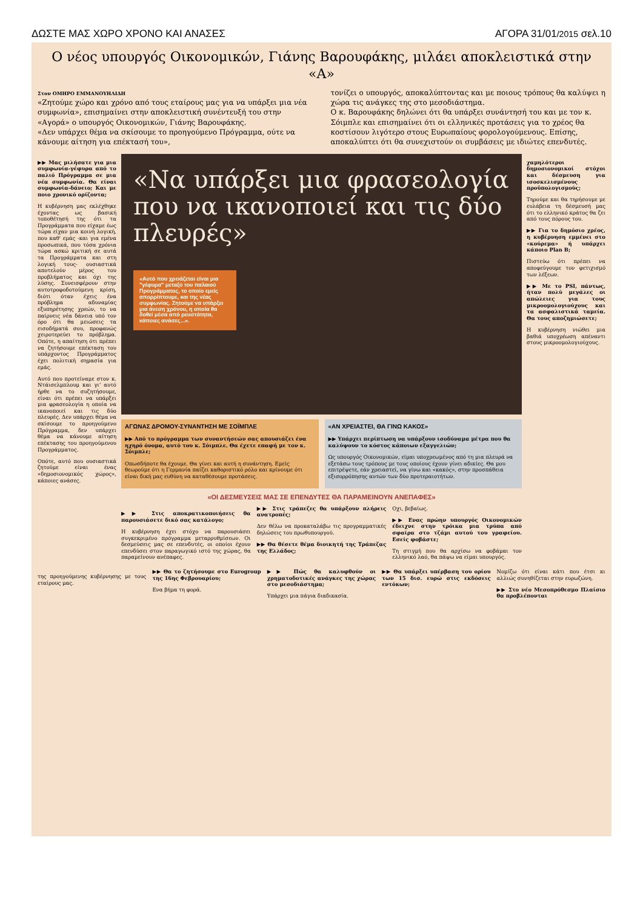ΔΩΣΤΕ ΜΑΣ ΧΩΡΟ ΧΡΟΝΟ ΚΑΙ ΑΝΑΣΕΣ ΑΓΟΡΑ 31/01/2015 σελ.10
Ο νέος υπουργός Οικονομικών, Γιάνης Βαρουφάκης, μιλάει αποκλειστικά στην «Α»
Στον ΟΜΗΡΟ ΕΜΜΑΝΟΥΗΛΙΔΗ
«Ζητούμε χώρο και χρόνο από τους εταίρους μας για να υπάρξει μια νέα συμφωνία», επισημαίνει στην αποκλειστική συνέντευξή του στην «Αγορά» ο υπουργός Οικονομικών, Γιάνης Βαρουφάκης.
«Δεν υπάρχει θέμα να σκίσουμε το προηγούμενο Πρόγραμμα, ούτε να κάνουμε αίτηση για επέκτασή του»,
τονίζει ο υπουργός, αποκαλύπτοντας και με ποιους τρόπους θα καλύψει η χώρα τις ανάγκες της στο μεσοδιάστημα.
Ο κ. Βαρουφάκης δηλώνει ότι θα υπάρξει συνάντησή του και με τον κ. Σόιμπλε και επισημαίνει ότι οι ελληνικές προτάσεις για το χρέος θα κοστίσουν λιγότερο στους Ευρωπαίους φορολογούμενους. Επίσης, αποκαλύπτει ότι θα συνεχιστούν οι συμβάσεις με ιδιώτες επενδυτές.
▶▶ Μας μιλήσατε για μια συμφωνία-γέφυρα από το παλιό Πρόγραμμα σε μια νέα συμφωνία. Θα είναι συμφωνία-δάνειο; Και με ποιο χρονικό ορίζοντα;
Η κυβέρνηση μας εκλέχθηκε έχοντας ως βασική τοποθέτησή της ότι τα Προγράμματα που είχαμε έως τώρα είχαν μια κοινή λογική, που καθ' εμάς -και για εμένα προσωπικά, που τόσα χρόνια τώρα ασκώ κριτική σε αυτά τα Προγράμματα και στη λογική τους- ουσιαστικά αποτελούν μέρος του προβλήματος και όχι της λύσης. Συνεισφέρουν στην αυτοτροφοδοτούμενη κρίση, διότι όταν έχεις ένα πρόβλημα αδυναμίας εξυπηρέτησης χρεών, το να παίρνεις νέα δάνεια υπό τον όρο ότι θα μειώσεις τα εισοδήματά σου, προφανώς χειροτερεύει το πρόβλημα. Οπότε, η απαίτηση ότι πρέπει να ζητήσουμε επέκταση του υπάρχοντος Προγράμματος έχει πολιτική σημασία για εμάς.
Αυτό που προτείναμε στον κ. Ντάισελμπλουμ και γι' αυτό ήρθε να το συζητήσουμε, είναι ότι πρέπει να υπάρξει μια φρασεολογία η οποία να ικανοποιεί και τις δύο πλευρές. Δεν υπάρχει θέμα να σκίσουμε το προηγούμενο Πρόγραμμα, δεν υπάρχει θέμα να κάνουμε αίτηση επέκτασης του προηγούμενου Προγράμματος.
Οπότε, αυτό που ουσιαστικά ζητούμε είναι ένας «δημοσιονομικός χώρος», κάποιες ανάσες.
«Να υπάρξει μια φρασεολογία που να ικανοποιεί και τις δύο πλευρές»
«Αυτό που χρειάζεται είναι μια "γέφυρα" μεταξύ του παλαιού Προγράμματος, το οποίο εμείς απορρίπτουμε, και της νέας συμφωνίας. Ζητούμε να υπάρξει μια άνεση χρόνου, η οποία θα δοθεί μέσα από ρευστότητα, κάποιες ανάσες...».
ΑΓΩΝΑΣ ΔΡΟΜΟΥ-ΣΥΝΑΝΤΗΣΗ ΜΕ ΣΟΪΜΠΛΕ
▶▶ Από το πρόγραμμα των συναντήσεών σας απουσιάζει ένα ηχηρό όνομα, αυτό του κ. Σόιμπλε. Θα έχετε επαφή με τον κ. Σόιμπλε;
Οπωσδήποτε θα έχουμε. Θα γίνει και αυτή η συνάντηση. Εμείς θεωρούμε ότι η Γερμανία παίζει καθοριστικό ρόλο και κρίνουμε ότι είναι δική μας ευθύνη να καταθέσουμε προτάσεις.
«ΑΝ ΧΡΕΙΑΣΤΕΙ, ΘΑ ΓΙΝΩ ΚΑΚΟΣ»
▶▶ Υπάρχει περίπτωση να υπάρξουν ισοδύναμα μέτρα που θα καλύψουν το κόστος κάποιων εξαγγελιών;
Ως υπουργός Οικονομικών, είμαι υποχρεωμένος από τη μια πλευρά να εξετάσω τους τρόπους με τους οποίους έχουν γίνει αδικίες. Θα μου επιτρέψετε, εάν χρειαστεί, να γίνω και «κακός», στην προσπάθεια εξισορρόπησης αυτών των δύο προτεραιοτήτων.
«ΟΙ ΔΕΣΜΕΥΣΕΙΣ ΜΑΣ ΣΕ ΕΠΕΝΔΥΤΕΣ ΘΑ ΠΑΡΑΜΕΙΝΟΥΝ ΑΝΕΠΑΦΕΣ»
▶▶ Στις αποκρατικοποιήσεις θα παρουσιάσετε δικό σας κατάλογο;
Η κυβέρνηση έχει στόχο να παρουσιάσει συγκεκριμένο πρόγραμμα μεταρρυθμίσεων. Οι δεσμεύσεις μας σε επενδυτές, οι οποίοι έχουν επενδύσει στον παραγωγικό ιστό της χώρας, θα παραμείνουν ανέπαφες.
▶▶ Στις τράπεζες θα υπάρξουν πλήρεις ανατροπές;
Δεν θέλω να προκαταλάβω τις προγραμματικές δηλώσεις του πρωθυπουργού.
▶▶ Θα θέσετε θέμα διοικητή της Τράπεζας της Ελλάδος;
Οχι, βεβαίως.
▶▶ Ενας πρώην υπουργός Οικονομικών έδειχνε στην τρόικα μια τρύπα από σφαίρα στο τζάμι αυτού του γραφείου. Εσείς φοβάστε;
Τη στιγμή που θα αρχίσω να φοβάμαι τον ελληνικό λαό, θα πάψω να είμαι υπουργός.
χαμηλότεροι δημοσιονομικοί στόχοι και δέσμευση για ισοσκελισμένους προϋπολογισμούς;
Τηρούμε και θα τηρήσουμε με ευλάβεια τη δέσμευσή μας ότι το ελληνικό κράτος θα ζει από τους πόρους του.
▶▶ Για το δημόσιο χρέος, η κυβέρνηση εμμένει στο «κούρεμα» ή υπάρχει κάποιο Plan B;
Πιστεύω ότι πρέπει να αποφεύγουμε τον φετιχισμό των λέξεων.
▶▶ Με το PSI, πάντως, ήταν πολύ μεγάλες οι απώλειες για τους μικροομολογιούχους και τα ασφαλιστικά ταμεία. Θα τους αποζημιώσετε;
Η κυβέρνηση νιώθει μια βαθιά υποχρέωση απέναντι στους μικροομολογιούχους.
της προηγούμενης κυβέρνησης με τους εταίρους μας.
▶▶ Θα το ζητήσουμε στο Eurogroup της 16ης Φεβρουαρίου;
Ενα βήμα τη φορά.
▶▶ Πώς θα καλυφθούν οι χρηματοδοτικές ανάγκες της χώρας στο μεσοδιάστημα;
Υπάρχει μια πάγια διαδικασία.
▶▶ Θα υπάρξει υπέρβαση του ορίου των 15 δισ. ευρώ στις εκδόσεις εντόκων;
Νομίζω ότι είναι κάτι που έτσι κι αλλιώς συνηθίζεται στην ευρωζώνη.
▶▶ Στο νέο Μεσοπρόθεσμο Πλαίσιο θα προβλέπονται